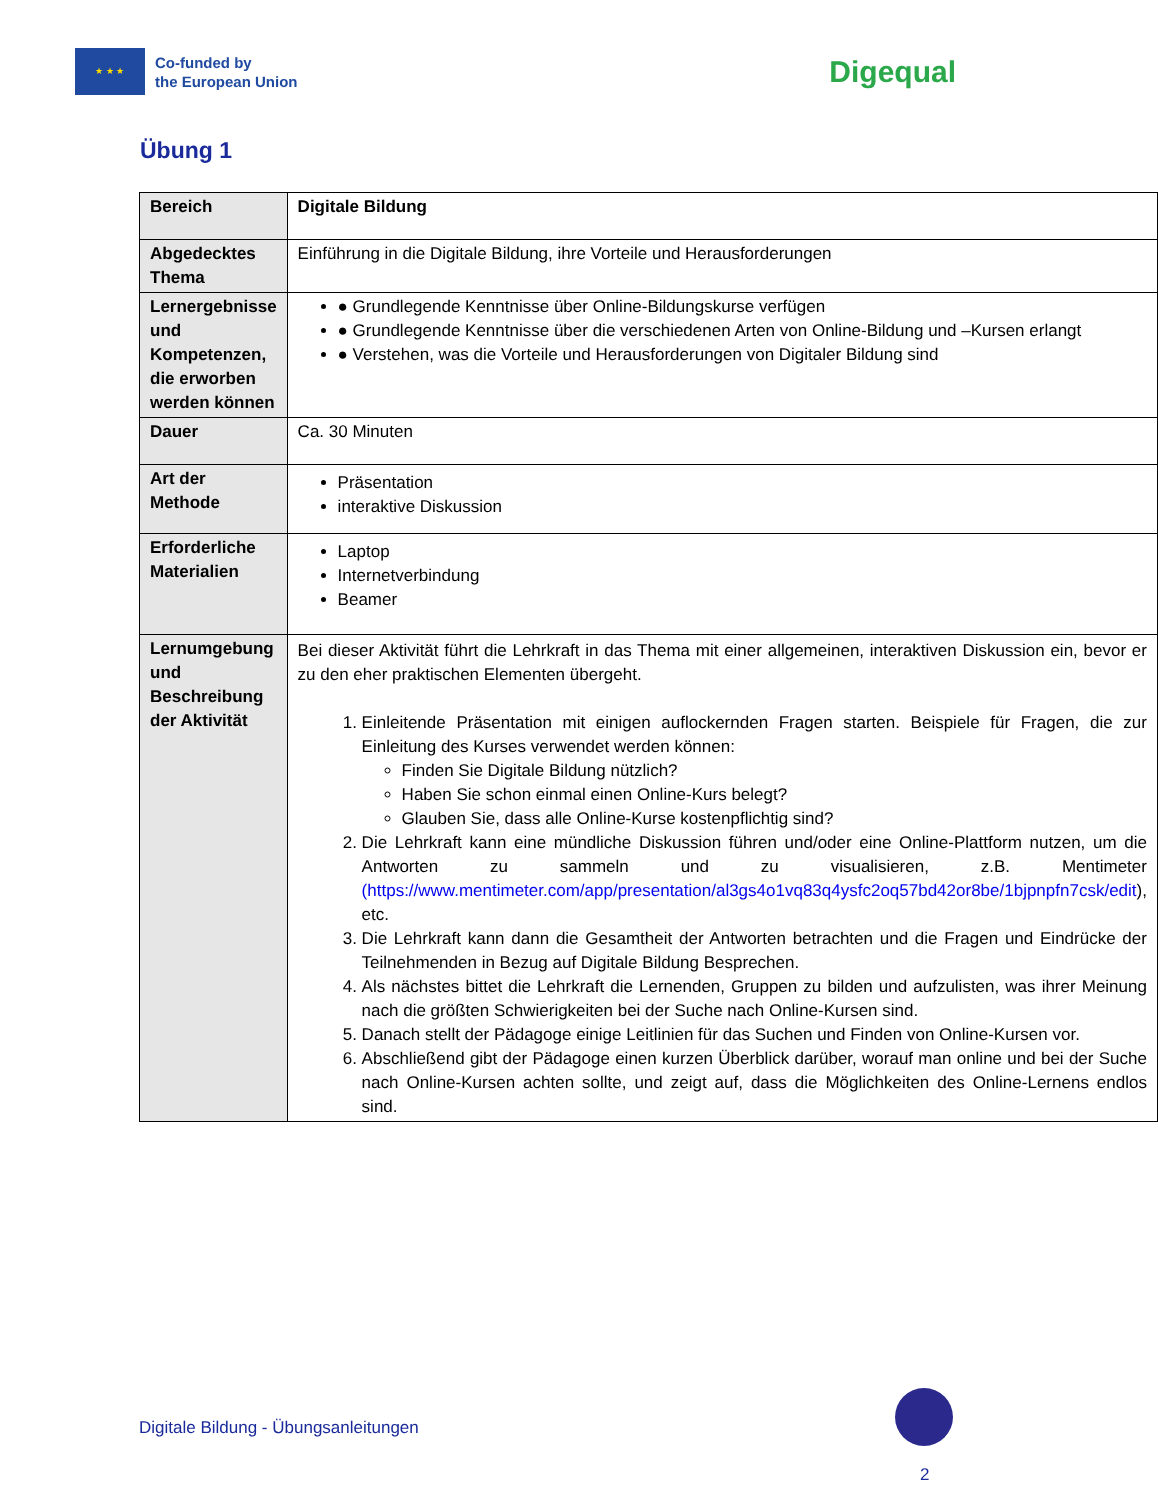★ ★ ★
Co-funded by
the European Union
Digequal
Übung 1
| Bereich | Digitale Bildung |
| Abgedecktes Thema | Einführung in die Digitale Bildung, ihre Vorteile und Herausforderungen |
| Lernergebnisse und Kompetenzen, die erworben werden können | ● Grundlegende Kenntnisse über Online-Bildungskurse verfügen ● Grundlegende Kenntnisse über die verschiedenen Arten von Online-Bildung und –Kursen erlangt ● Verstehen, was die Vorteile und Herausforderungen von Digitaler Bildung sind |
| Dauer | Ca. 30 Minuten |
| Art der Methode | Präsentation interaktive Diskussion |
| Erforderliche Materialien | Laptop Internetverbindung Beamer |
| Lernumgebung und Beschreibung der Aktivität | Bei dieser Aktivität führt die Lehrkraft in das Thema mit einer allgemeinen, interaktiven Diskussion ein, bevor er zu den eher praktischen Elementen übergeht. 1. Einleitende Präsentation mit einigen auflockernden Fragen starten. Beispiele für Fragen, die zur Einleitung des Kurses verwendet werden können: Finden Sie Digitale Bildung nützlich? Haben Sie schon einmal einen Online-Kurs belegt? Glauben Sie, dass alle Online-Kurse kostenpflichtig sind? 2. Die Lehrkraft kann eine mündliche Diskussion führen und/oder eine Online-Plattform nutzen, um die Antworten zu sammeln und zu visualisieren, z.B. Mentimeter (https://www.mentimeter.com/app/presentation/al3gs4o1vq83q4ysfc2oq57bd42or8be/1bjpnpfn7csk/edit ), etc. 3. Die Lehrkraft kann dann die Gesamtheit der Antworten betrachten und die Fragen und Eindrücke der Teilnehmenden in Bezug auf Digitale Bildung Besprechen. 4. Als nächstes bittet die Lehrkraft die Lernenden, Gruppen zu bilden und aufzulisten, was ihrer Meinung nach die größten Schwierigkeiten bei der Suche nach Online-Kursen sind. 5. Danach stellt der Pädagoge einige Leitlinien für das Suchen und Finden von Online-Kursen vor. 6. Abschließend gibt der Pädagoge einen kurzen Überblick darüber, worauf man online und bei der Suche nach Online-Kursen achten sollte, und zeigt auf, dass die Möglichkeiten des Online-Lernens endlos sind. |
Digitale Bildung - Übungsanleitungen
2